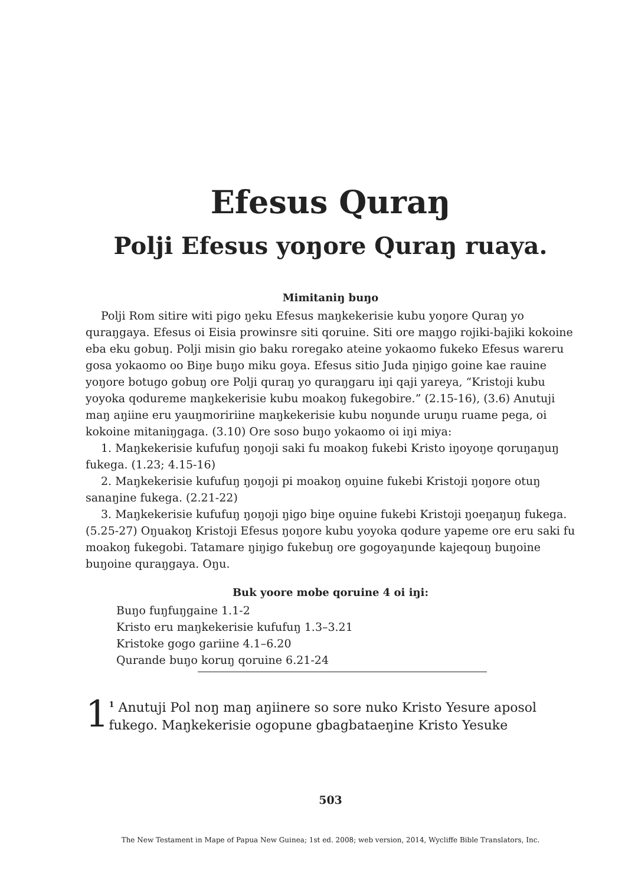Efesus Quraŋ
Polji Efesus yoŋore Quraŋ ruaya.
Mimitaniŋ buŋo
Polji Rom sitire witi pigo ŋeku Efesus maŋkekerisie kubu yoŋore Quraŋ yo quraŋgaya. Efesus oi Eisia prowinsre siti qoruine. Siti ore maŋgo rojiki-bajiki kokoine eba eku gobuŋ. Polji misin gio baku roregako ateine yokaomo fukeko Efesus wareru gosa yokaomo oo Biŋe buŋo miku goya. Efesus sitio Juda ŋiŋigo goine kae rauine yoŋore botugo gobuŋ ore Polji quraŋ yo quraŋgaru iŋi qaji yareya, “Kristoji kubu yoyoka qodureme maŋkekerisie kubu moakoŋ fukegobire.” (2.15-16), (3.6) Anutuji maŋ aŋiine eru yauŋmoririine maŋkekerisie kubu noŋunde uruŋu ruame pega, oi kokoine mitaniŋgaga. (3.10) Ore soso buŋo yokaomo oi iŋi miya:
1. Maŋkekerisie kufufuŋ ŋoŋoji saki fu moakoŋ fukebi Kristo iŋoyoŋe qoruŋaŋuŋ fukega. (1.23; 4.15-16)
2. Maŋkekerisie kufufuŋ ŋoŋoji pi moakoŋ oŋuine fukebi Kristoji ŋoŋore otuŋ sanaŋine fukega. (2.21-22)
3. Maŋkekerisie kufufuŋ ŋoŋoji ŋigo biŋe oŋuine fukebi Kristoji ŋoeŋaŋuŋ fukega. (5.25-27) Oŋuakoŋ Kristoji Efesus ŋoŋore kubu yoyoka qodure yapeme ore eru saki fu moakoŋ fukegobi. Tatamare ŋiŋigo fukebuŋ ore gogoyaŋunde kajeqouŋ buŋoine buŋoine quraŋgaya. Oŋu.
Buk yoore mobe qoruine 4 oi iŋi:
Buŋo fuŋfuŋgaine 1.1-2
Kristo eru maŋkekerisie kufufuŋ 1.3–3.21
Kristoke gogo gariine 4.1–6.20
Qurande buŋo koruŋ qoruine 6.21-24
1
<sup>1</sup> Anutuji Pol noŋ maŋ aŋiinere so sore nuko Kristo Yesure aposol fukego. Maŋkekerisie ogopune gbagbataeŋine Kristo Yesuke
503
The New Testament in Mape of Papua New Guinea; 1st ed. 2008; web version, 2014, Wycliffe Bible Translators, Inc.